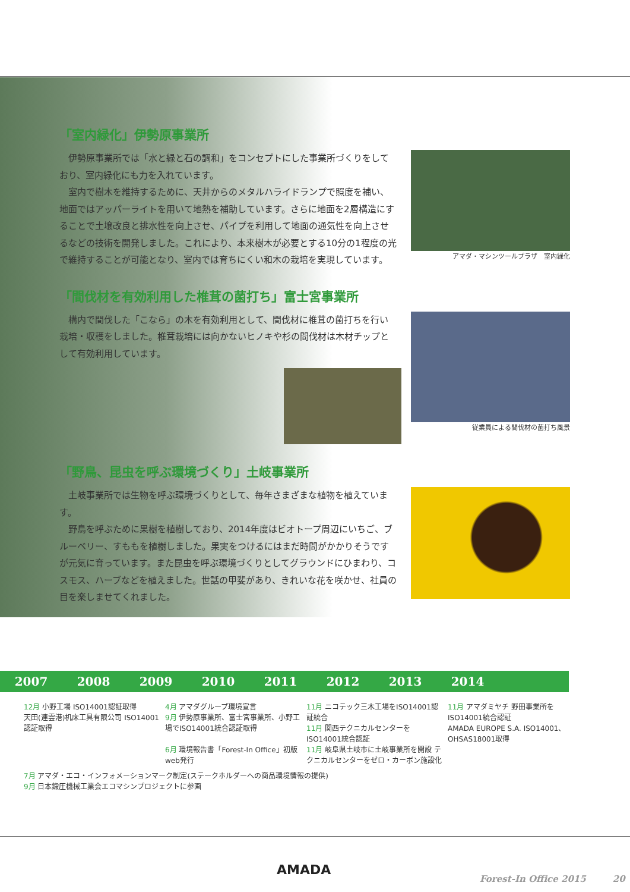「室内緑化」伊勢原事業所
伊勢原事業所では「水と緑と石の調和」をコンセプトにした事業所づくりをしており、室内緑化にも力を入れています。
室内で樹木を維持するために、天井からのメタルハライドランプで照度を補い、地面ではアッパーライトを用いて地熱を補助しています。さらに地面を2層構造にすることで土壌改良と排水性を向上させ、パイプを利用して地面の通気性を向上させるなどの技術を開発しました。これにより、本来樹木が必要とする10分の1程度の光で維持することが可能となり、室内では育ちにくい和木の栽培を実現しています。
アマダ・マシンツールプラザ　室内緑化
「間伐材を有効利用した椎茸の菌打ち」富士宮事業所
構内で間伐した「こなら」の木を有効利用として、間伐材に椎茸の菌打ちを行い栽培・収穫をしました。椎茸栽培には向かないヒノキや杉の間伐材は木材チップとして有効利用しています。
従業員による間伐材の菌打ち風景
「野鳥、昆虫を呼ぶ環境づくり」土岐事業所
土岐事業所では生物を呼ぶ環境づくりとして、毎年さまざまな植物を植えています。
野鳥を呼ぶために果樹を植樹しており、2014年度はビオトープ周辺にいちご、ブルーベリー、すももを植樹しました。果実をつけるにはまだ時間がかかりそうですが元気に育っています。また昆虫を呼ぶ環境づくりとしてグラウンドにひまわり、コスモス、ハーブなどを植えました。世話の甲斐があり、きれいな花を咲かせ、社員の目を楽しませてくれました。
2007 2008 2009 2010 2011 2012 2013 2014
12月 小野工場 ISO14001認証取得
天田(連雲港)机床工具有限公司 ISO14001認証取得
4月 アマダグループ環境宣言
9月 伊勢原事業所、富士宮事業所、小野工場でISO14001統合認証取得
6月 環境報告書「Forest-In Office」初版web発行
11月 ニコテック三木工場をISO14001認証統合
11月 関西テクニカルセンターをISO14001統合認証
11月 岐阜県土岐市に土岐事業所を開設 テクニカルセンターをゼロ・カーボン施設化
11月 アマダミヤチ 野田事業所をISO14001統合認証
AMADA EUROPE S.A. ISO14001、OHSAS18001取得
7月 アマダ・エコ・インフォメーションマーク制定(ステークホルダーへの商品環境情報の提供)
9月 日本鍛圧機械工業会エコマシンプロジェクトに参画
AMADA Forest-In Office 2015　　　20